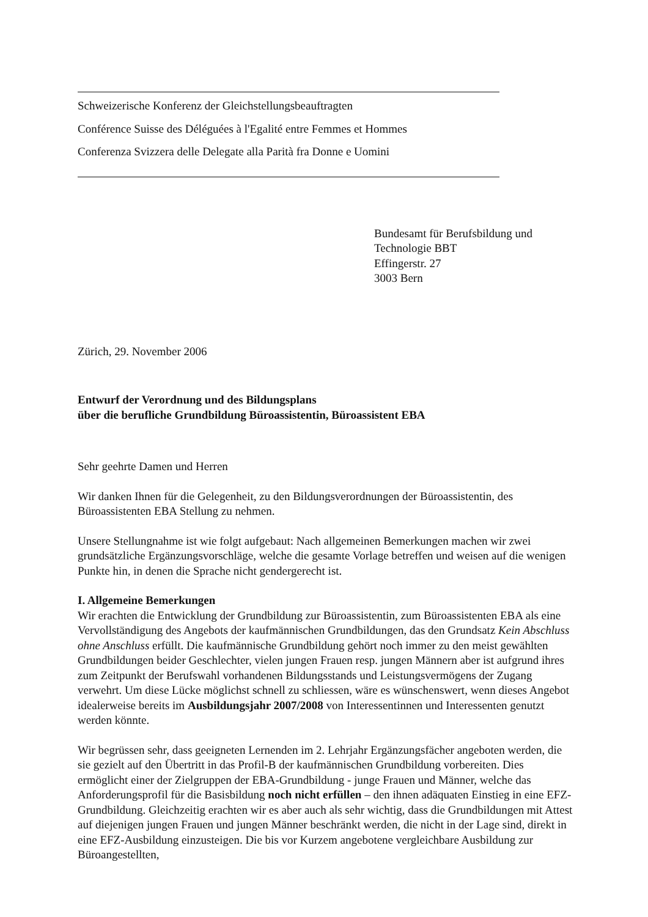Schweizerische Konferenz der Gleichstellungsbeauftragten
Conférence Suisse des Déléguées à l'Egalité entre Femmes et Hommes
Conferenza Svizzera delle Delegate alla Parità fra Donne e Uomini
Bundesamt für Berufsbildung und
Technologie BBT
Effingerstr. 27
3003 Bern
Zürich, 29. November 2006
Entwurf der Verordnung und des Bildungsplans
über die berufliche Grundbildung Büroassistentin, Büroassistent EBA
Sehr geehrte Damen und Herren
Wir danken Ihnen für die Gelegenheit, zu den Bildungsverordnungen der Büroassistentin, des Büroassistenten EBA Stellung zu nehmen.
Unsere Stellungnahme ist wie folgt aufgebaut: Nach allgemeinen Bemerkungen machen wir zwei grundsätzliche Ergänzungsvorschläge, welche die gesamte Vorlage betreffen und weisen auf die wenigen Punkte hin, in denen die Sprache nicht gendergerecht ist.
I. Allgemeine Bemerkungen
Wir erachten die Entwicklung der Grundbildung zur Büroassistentin, zum Büroassistenten EBA als eine Vervollständigung des Angebots der kaufmännischen Grundbildungen, das den Grundsatz Kein Abschluss ohne Anschluss erfüllt. Die kaufmännische Grundbildung gehört noch immer zu den meist gewählten Grundbildungen beider Geschlechter, vielen jungen Frauen resp. jungen Männern aber ist aufgrund ihres zum Zeitpunkt der Berufswahl vorhandenen Bildungsstands und Leistungsvermögens der Zugang verwehrt. Um diese Lücke möglichst schnell zu schliessen, wäre es wünschenswert, wenn dieses Angebot idealerweise bereits im Ausbildungsjahr 2007/2008 von Interessentinnen und Interessenten genutzt werden könnte.
Wir begrüssen sehr, dass geeigneten Lernenden im 2. Lehrjahr Ergänzungsfächer angeboten werden, die sie gezielt auf den Übertritt in das Profil-B der kaufmännischen Grundbildung vorbereiten. Dies ermöglicht einer der Zielgruppen der EBA-Grundbildung - junge Frauen und Männer, welche das Anforderungsprofil für die Basisbildung noch nicht erfüllen – den ihnen adäquaten Einstieg in eine EFZ-Grundbildung. Gleichzeitig erachten wir es aber auch als sehr wichtig, dass die Grundbildungen mit Attest auf diejenigen jungen Frauen und jungen Männer beschränkt werden, die nicht in der Lage sind, direkt in eine EFZ-Ausbildung einzusteigen. Die bis vor Kurzem angebotene vergleichbare Ausbildung zur Büroangestellten,